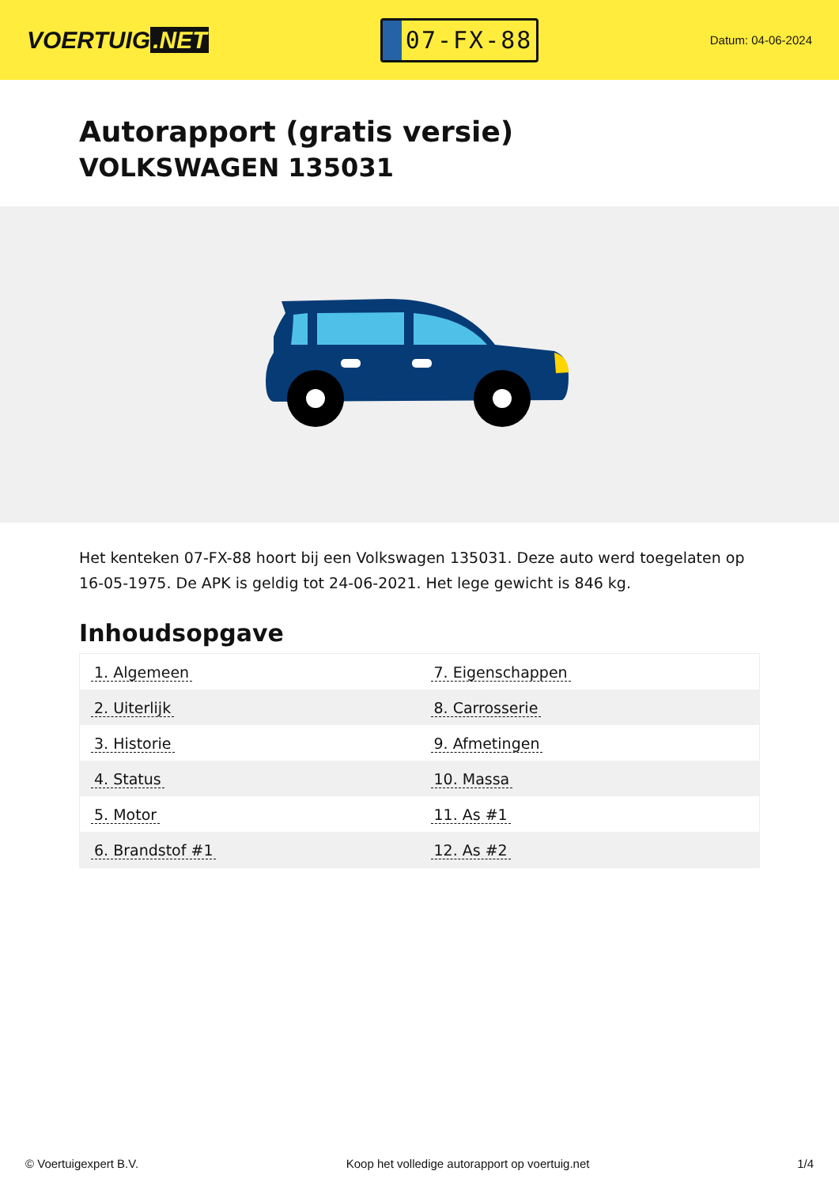VOERTUIG.NET
07-FX-88
Datum: 04-06-2024
Autorapport (gratis versie)
VOLKSWAGEN 135031
Het kenteken 07-FX-88 hoort bij een Volkswagen 135031. Deze auto werd toegelaten op 16-05-1975. De APK is geldig tot 24-06-2021. Het lege gewicht is 846 kg.
Inhoudsopgave
| 1. Algemeen | 7. Eigenschappen |
| 2. Uiterlijk | 8. Carrosserie |
| 3. Historie | 9. Afmetingen |
| 4. Status | 10. Massa |
| 5. Motor | 11. As #1 |
| 6. Brandstof #1 | 12. As #2 |
© Voertuigexpert B.V. Koop het volledige autorapport op voertuig.net 1/4